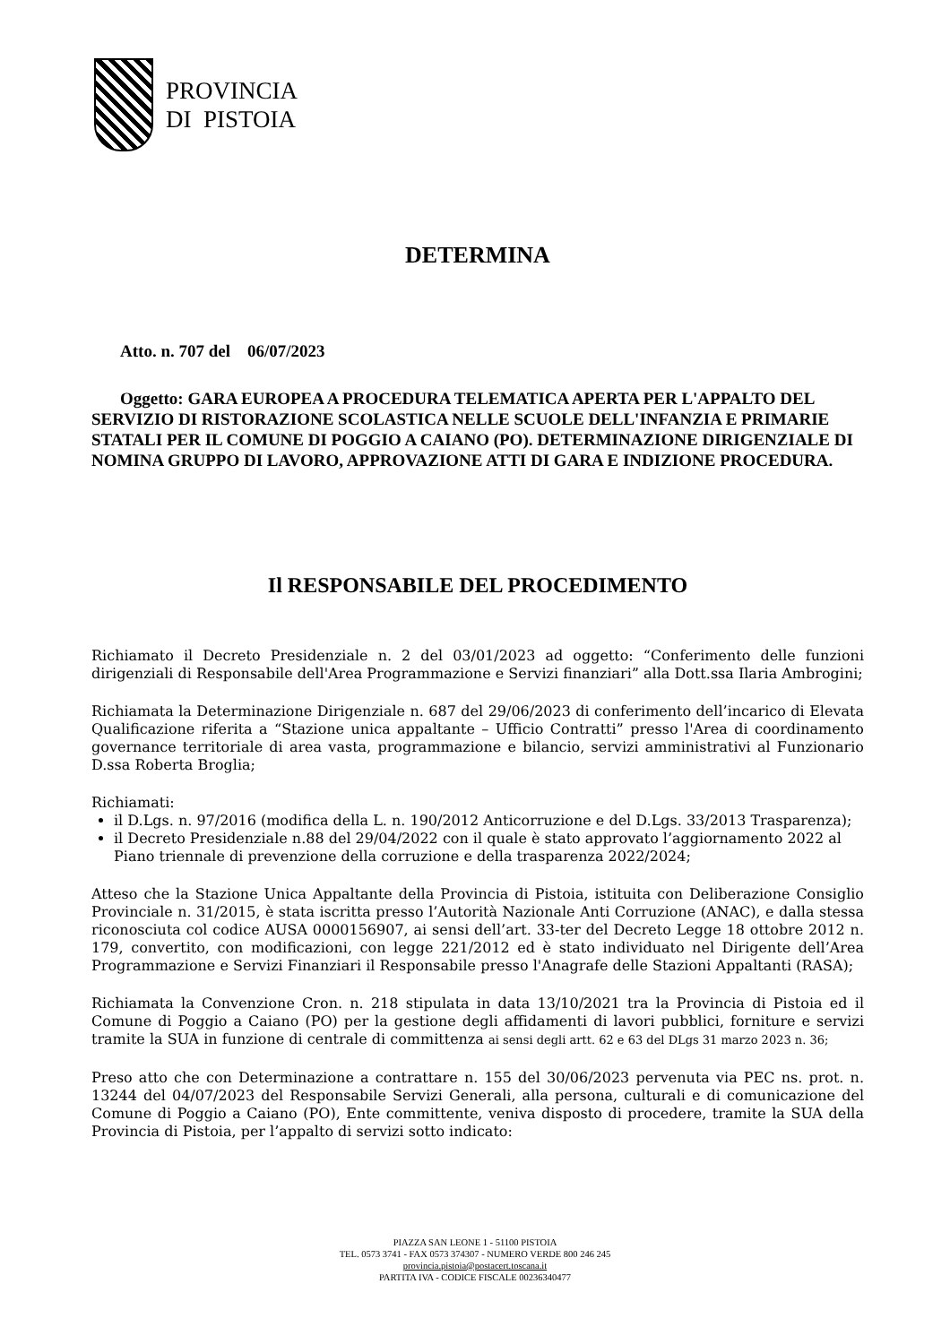PROVINCIA
DI PISTOIA
DETERMINA
Atto. n. 707 del 06/07/2023
Oggetto: GARA EUROPEA A PROCEDURA TELEMATICA APERTA PER L'APPALTO DEL SERVIZIO DI RISTORAZIONE SCOLASTICA NELLE SCUOLE DELL'INFANZIA E PRIMARIE STATALI PER IL COMUNE DI POGGIO A CAIANO (PO). DETERMINAZIONE DIRIGENZIALE DI NOMINA GRUPPO DI LAVORO, APPROVAZIONE ATTI DI GARA E INDIZIONE PROCEDURA.
Il RESPONSABILE DEL PROCEDIMENTO
Richiamato il Decreto Presidenziale n. 2 del 03/01/2023 ad oggetto: “Conferimento delle funzioni dirigenziali di Responsabile dell'Area Programmazione e Servizi finanziari” alla Dott.ssa Ilaria Ambrogini;
Richiamata la Determinazione Dirigenziale n. 687 del 29/06/2023 di conferimento dell’incarico di Elevata Qualificazione riferita a “Stazione unica appaltante – Ufficio Contratti” presso l'Area di coordinamento governance territoriale di area vasta, programmazione e bilancio, servizi amministrativi al Funzionario D.ssa Roberta Broglia;
Richiamati:
il D.Lgs. n. 97/2016 (modifica della L. n. 190/2012 Anticorruzione e del D.Lgs. 33/2013 Trasparenza);
il Decreto Presidenziale n.88 del 29/04/2022 con il quale è stato approvato l’aggiornamento 2022 al Piano triennale di prevenzione della corruzione e della trasparenza 2022/2024;
Atteso che la Stazione Unica Appaltante della Provincia di Pistoia, istituita con Deliberazione Consiglio Provinciale n. 31/2015, è stata iscritta presso l’Autorità Nazionale Anti Corruzione (ANAC), e dalla stessa riconosciuta col codice AUSA 0000156907, ai sensi dell’art. 33-ter del Decreto Legge 18 ottobre 2012 n. 179, convertito, con modificazioni, con legge 221/2012 ed è stato individuato nel Dirigente dell’Area Programmazione e Servizi Finanziari il Responsabile presso l'Anagrafe delle Stazioni Appaltanti (RASA);
Richiamata la Convenzione Cron. n. 218 stipulata in data 13/10/2021 tra la Provincia di Pistoia ed il Comune di Poggio a Caiano (PO) per la gestione degli affidamenti di lavori pubblici, forniture e servizi tramite la SUA in funzione di centrale di committenza ai sensi degli artt. 62 e 63 del DLgs 31 marzo 2023 n. 36;
Preso atto che con Determinazione a contrattare n. 155 del 30/06/2023 pervenuta via PEC ns. prot. n. 13244 del 04/07/2023 del Responsabile Servizi Generali, alla persona, culturali e di comunicazione del Comune di Poggio a Caiano (PO), Ente committente, veniva disposto di procedere, tramite la SUA della Provincia di Pistoia, per l’appalto di servizi sotto indicato:
PIAZZA SAN LEONE 1 - 51100 PISTOIA
TEL. 0573 3741 - FAX 0573 374307 - NUMERO VERDE 800 246 245
provincia.pistoia@postacert.toscana.it
PARTITA IVA - CODICE FISCALE 00236340477